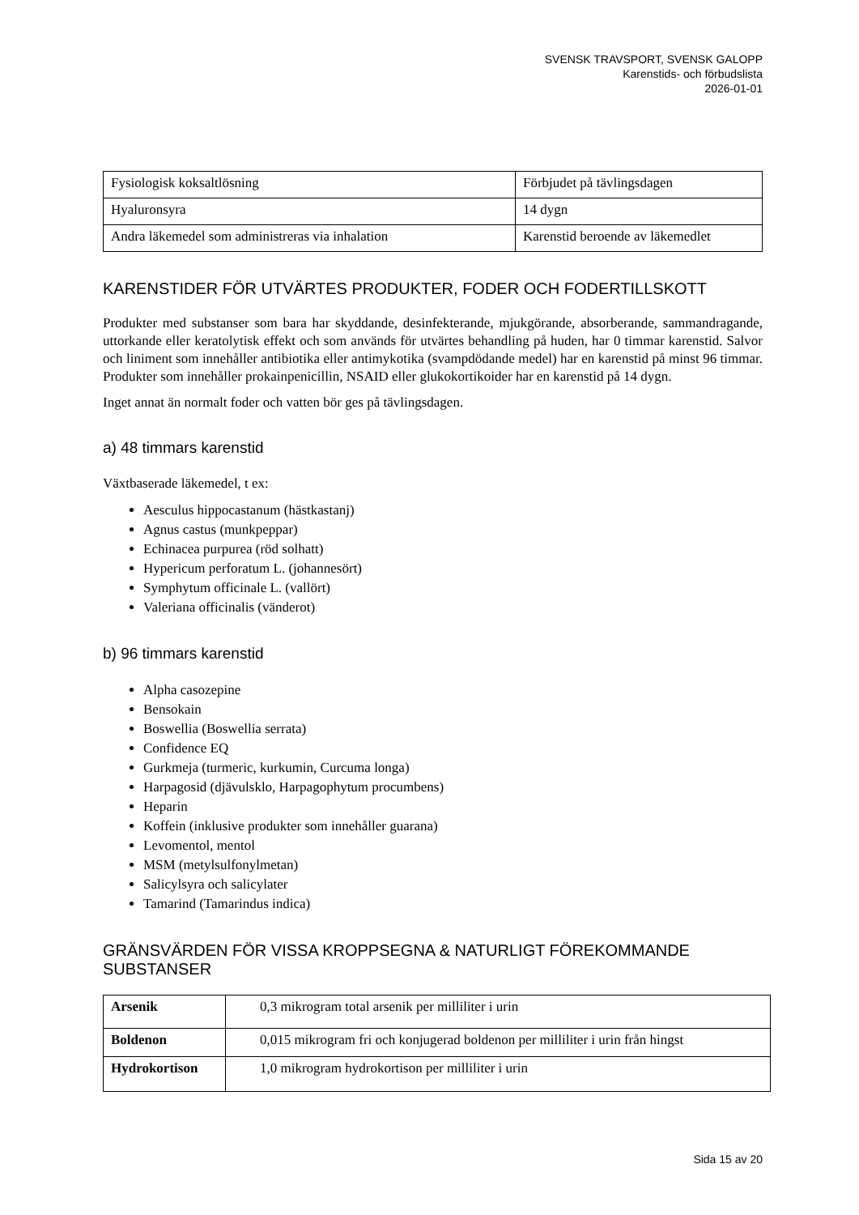SVENSK TRAVSPORT, SVENSK GALOPP
Karenstids- och förbudslista
2026-01-01
| Fysiologisk koksaltlösning | Förbjudet på tävlingsdagen |
| Hyaluronsyra | 14 dygn |
| Andra läkemedel som administreras via inhalation | Karenstid beroende av läkemedlet |
KARENSTIDER FÖR UTVÄRTES PRODUKTER, FODER OCH FODERTILLSKOTT
Produkter med substanser som bara har skyddande, desinfekterande, mjukgörande, absorberande, sammandragande, uttorkande eller keratolytisk effekt och som används för utvärtes behandling på huden, har 0 timmar karenstid. Salvor och liniment som innehåller antibiotika eller antimykotika (svampdödande medel) har en karenstid på minst 96 timmar. Produkter som innehåller prokainpenicillin, NSAID eller glukokortikoider har en karenstid på 14 dygn.
Inget annat än normalt foder och vatten bör ges på tävlingsdagen.
a) 48 timmars karenstid
Växtbaserade läkemedel, t ex:
Aesculus hippocastanum (hästkastanj)
Agnus castus (munkpeppar)
Echinacea purpurea (röd solhatt)
Hypericum perforatum L. (johannesört)
Symphytum officinale L. (vallört)
Valeriana officinalis (vänderot)
b) 96 timmars karenstid
Alpha casozepine
Bensokain
Boswellia (Boswellia serrata)
Confidence EQ
Gurkmeja (turmeric, kurkumin, Curcuma longa)
Harpagosid (djävulsklo, Harpagophytum procumbens)
Heparin
Koffein (inklusive produkter som innehåller guarana)
Levomentol, mentol
MSM (metylsulfonylmetan)
Salicylsyra och salicylater
Tamarind (Tamarindus indica)
GRÄNSVÄRDEN FÖR VISSA KROPPSEGNA & NATURLIGT FÖREKOMMANDE SUBSTANSER
| Arsenik | 0,3 mikrogram total arsenik per milliliter i urin |
| Boldenon | 0,015 mikrogram fri och konjugerad boldenon per milliliter i urin från hingst |
| Hydrokortison | 1,0 mikrogram hydrokortison per milliliter i urin |
Sida 15 av 20